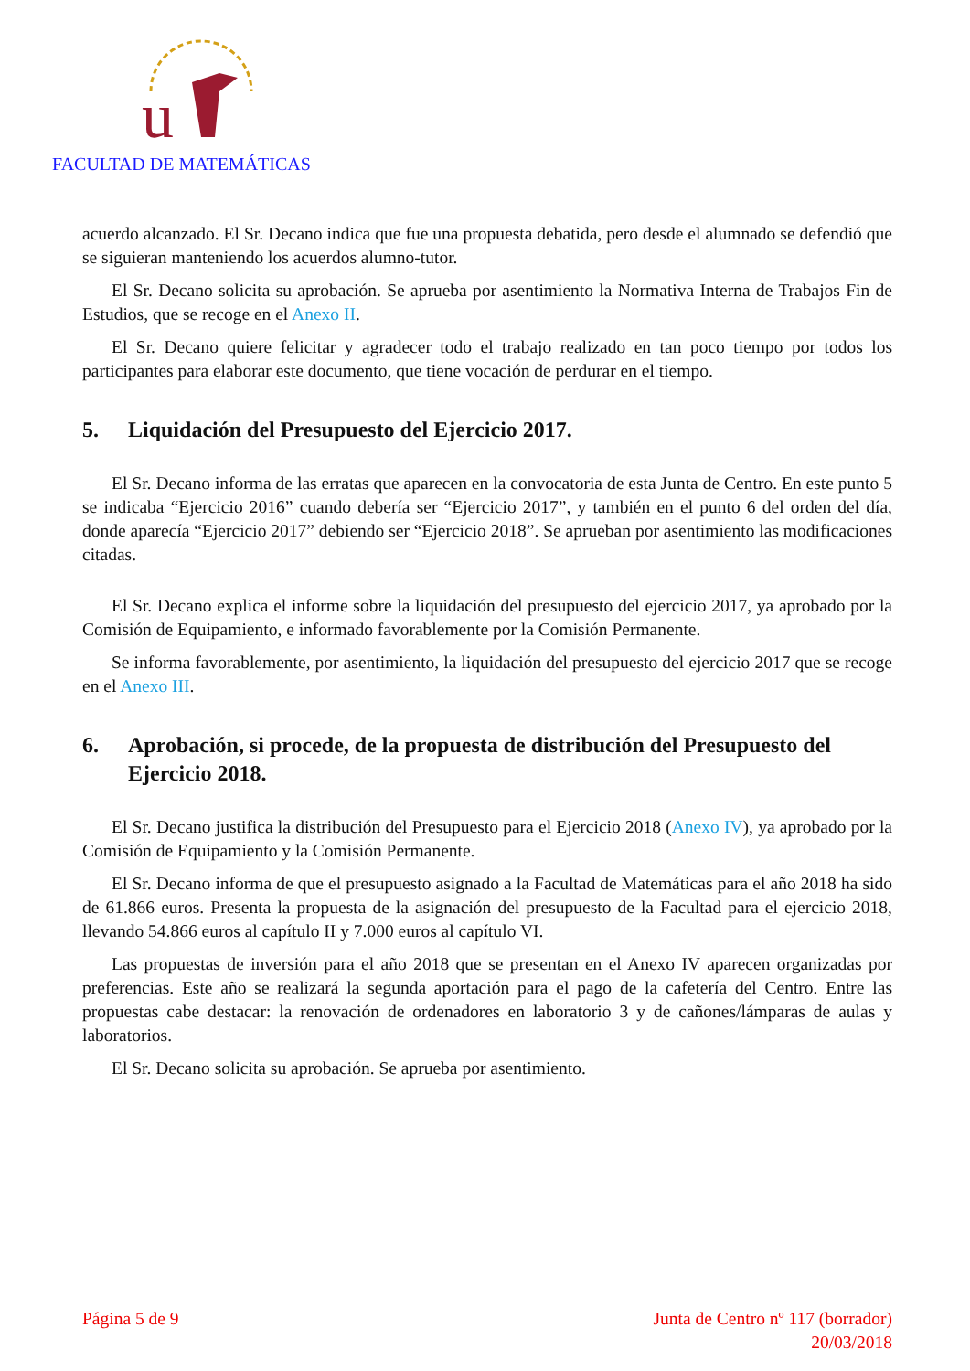u
FACULTAD DE MATEMÁTICAS
acuerdo alcanzado. El Sr. Decano indica que fue una propuesta debatida, pero desde el alumnado se defendió que se siguieran manteniendo los acuerdos alumno-tutor.
El Sr. Decano solicita su aprobación. Se aprueba por asentimiento la Normativa Interna de Trabajos Fin de Estudios, que se recoge en el Anexo II.
El Sr. Decano quiere felicitar y agradecer todo el trabajo realizado en tan poco tiempo por todos los participantes para elaborar este documento, que tiene vocación de perdurar en el tiempo.
5. Liquidación del Presupuesto del Ejercicio 2017.
El Sr. Decano informa de las erratas que aparecen en la convocatoria de esta Junta de Centro. En este punto 5 se indicaba “Ejercicio 2016” cuando debería ser “Ejercicio 2017”, y también en el punto 6 del orden del día, donde aparecía “Ejercicio 2017” debiendo ser “Ejercicio 2018”. Se aprueban por asentimiento las modificaciones citadas.
El Sr. Decano explica el informe sobre la liquidación del presupuesto del ejercicio 2017, ya aprobado por la Comisión de Equipamiento, e informado favorablemente por la Comisión Permanente.
Se informa favorablemente, por asentimiento, la liquidación del presupuesto del ejercicio 2017 que se recoge en el Anexo III.
6. Aprobación, si procede, de la propuesta de distribución del Presupuesto del Ejercicio 2018.
El Sr. Decano justifica la distribución del Presupuesto para el Ejercicio 2018 (Anexo IV), ya aprobado por la Comisión de Equipamiento y la Comisión Permanente.
El Sr. Decano informa de que el presupuesto asignado a la Facultad de Matemáticas para el año 2018 ha sido de 61.866 euros. Presenta la propuesta de la asignación del presupuesto de la Facultad para el ejercicio 2018, llevando 54.866 euros al capítulo II y 7.000 euros al capítulo VI.
Las propuestas de inversión para el año 2018 que se presentan en el Anexo IV aparecen organizadas por preferencias. Este año se realizará la segunda aportación para el pago de la cafetería del Centro. Entre las propuestas cabe destacar: la renovación de ordenadores en laboratorio 3 y de cañones/lámparas de aulas y laboratorios.
El Sr. Decano solicita su aprobación. Se aprueba por asentimiento.
Página 5 de 9 Junta de Centro nº 117 (borrador)
20/03/2018